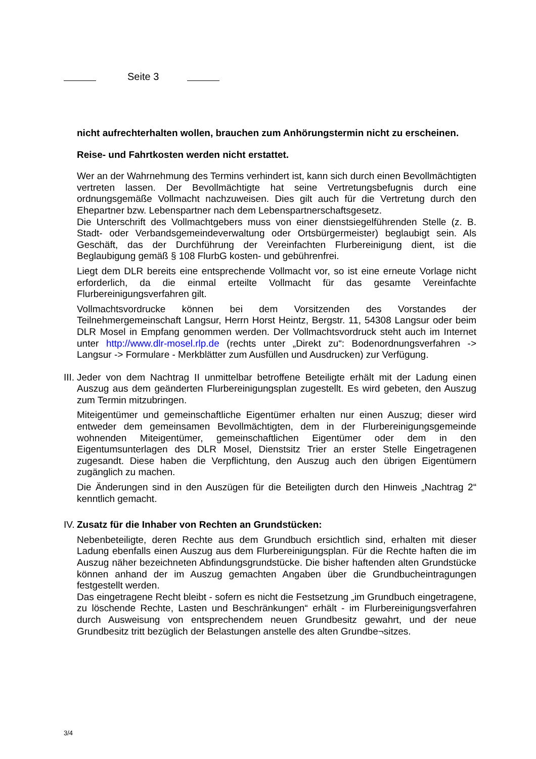Seite 3
nicht aufrechterhalten wollen, brauchen zum Anhörungstermin nicht zu erscheinen.
Reise- und Fahrtkosten werden nicht erstattet.
Wer an der Wahrnehmung des Termins verhindert ist, kann sich durch einen Bevollmächtigten vertreten lassen. Der Bevollmächtigte hat seine Vertretungsbefugnis durch eine ordnungsgemäße Vollmacht nachzuweisen. Dies gilt auch für die Vertretung durch den Ehepartner bzw. Lebenspartner nach dem Lebenspartnerschaftsgesetz.
Die Unterschrift des Vollmachtgebers muss von einer dienstsiegelführenden Stelle (z. B. Stadt- oder Verbandsgemeindeverwaltung oder Ortsbürgermeister) beglaubigt sein. Als Geschäft, das der Durchführung der Vereinfachten Flurbereinigung dient, ist die Beglaubigung gemäß § 108 FlurbG kosten- und gebührenfrei.
Liegt dem DLR bereits eine entsprechende Vollmacht vor, so ist eine erneute Vorlage nicht erforderlich, da die einmal erteilte Vollmacht für das gesamte Vereinfachte Flurbereinigungsverfahren gilt.
Vollmachtsvordrucke können bei dem Vorsitzenden des Vorstandes der Teilnehmergemeinschaft Langsur, Herrn Horst Heintz, Bergstr. 11, 54308 Langsur oder beim DLR Mosel in Empfang genommen werden. Der Vollmachtsvordruck steht auch im Internet unter http://www.dlr-mosel.rlp.de (rechts unter „Direkt zu“: Bodenordnungsverfahren -> Langsur -> Formulare - Merkblätter zum Ausfüllen und Ausdrucken) zur Verfügung.
III.
Jeder von dem Nachtrag II unmittelbar betroffene Beteiligte erhält mit der Ladung einen Auszug aus dem geänderten Flurbereinigungsplan zugestellt. Es wird gebeten, den Auszug zum Termin mitzubringen.
Miteigentümer und gemeinschaftliche Eigentümer erhalten nur einen Auszug; dieser wird entweder dem gemeinsamen Bevollmächtigten, dem in der Flurbereinigungsgemeinde wohnenden Miteigentümer, gemeinschaftlichen Eigentümer oder dem in den Eigentumsunterlagen des DLR Mosel, Dienstsitz Trier an erster Stelle Eingetragenen zugesandt. Diese haben die Verpflichtung, den Auszug auch den übrigen Eigentümern zugänglich zu machen.
Die Änderungen sind in den Auszügen für die Beteiligten durch den Hinweis „Nachtrag 2“ kenntlich gemacht.
IV.
Zusatz für die Inhaber von Rechten an Grundstücken:
Nebenbeteiligte, deren Rechte aus dem Grundbuch ersichtlich sind, erhalten mit dieser Ladung ebenfalls einen Auszug aus dem Flurbereinigungsplan. Für die Rechte haften die im Auszug näher bezeichneten Abfindungsgrundstücke. Die bisher haftenden alten Grundstücke können anhand der im Auszug gemachten Angaben über die Grundbucheintragungen festgestellt werden.
Das eingetragene Recht bleibt - sofern es nicht die Festsetzung „im Grundbuch eingetragene, zu löschende Rechte, Lasten und Beschränkungen“ erhält - im Flurbereinigungsverfahren durch Ausweisung von entsprechendem neuen Grundbesitz gewahrt, und der neue Grundbesitz tritt bezüglich der Belastungen anstelle des alten Grundbe¬sitzes.
3/4